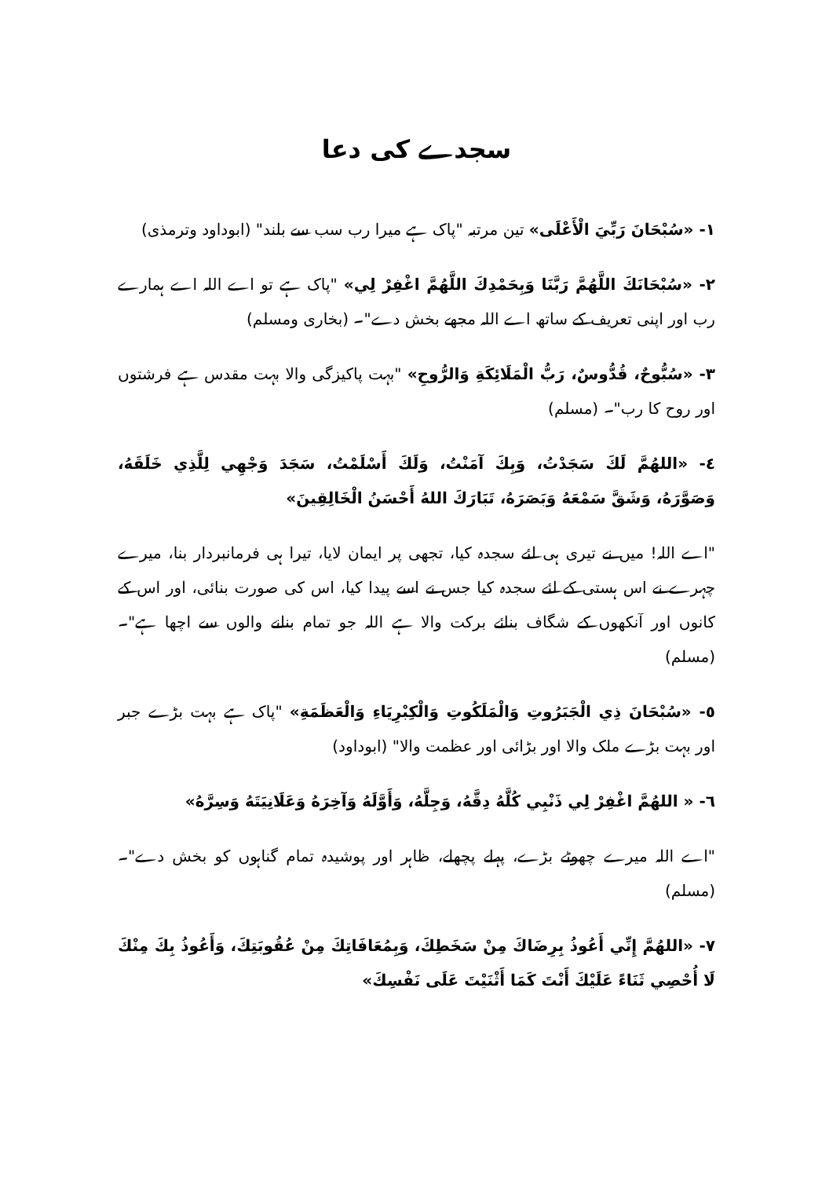سجدے کی دعا
١- «سُبْحَانَ رَبِّيَ الْأَعْلَى» تین مرتبہ "پاک ہے میرا رب سب سے بلند" (ابوداود وترمذی)
٢- «سُبْحَانَكَ اللَّهُمَّ رَبَّنَا وَبِحَمْدِكَ اللَّهُمَّ اغْفِرْ لِي» "پاک ہے تو اے اللہ اے ہمارے رب اور اپنی تعریف کے ساتھ اے اللہ مجھے بخش دے"۔ (بخاری ومسلم)
٣- «سُبُّوحٌ، قُدُّوسٌ، رَبُّ الْمَلَائِكَةِ وَالرُّوحِ» "بہت پاکیزگی والا بہت مقدس ہے فرشتوں اور روح کا رب"۔ (مسلم)
٤- «اللهُمَّ لَكَ سَجَدْتُ، وَبِكَ آمَنْتُ، وَلَكَ أَسْلَمْتُ، سَجَدَ وَجْهِي لِلَّذِي خَلَقَهُ، وَصَوَّرَهُ، وَشَقَّ سَمْعَهُ وَبَصَرَهُ، تَبَارَكَ اللهُ أَحْسَنُ الْخَالِقِينَ»
"اے اللہ! میں نے تیری ہی لئے سجدہ کیا، تجھی پر ایمان لایا، تیرا ہی فرمانبردار بنا، میرے چہرے نے اس ہستی کے لئے سجدہ کیا جس نے اسے پیدا کیا، اس کی صورت بنائی، اور اس کے کانوں اور آنکھوں کے شگاف بنائے برکت والا ہے اللہ جو تمام بنانے والوں سے اچھا ہے"۔ (مسلم)
٥- «سُبْحَانَ ذِي الْجَبَرُوتِ وَالْمَلَكُوتِ وَالْكِبْرِيَاءِ وَالْعَظَمَةِ» "پاک ہے بہت بڑے جبر اور بہت بڑے ملک والا اور بڑائی اور عظمت والا" (ابوداود)
٦- « اللهُمَّ اغْفِرْ لِي ذَنْبِي كُلَّهُ دِقَّهُ، وَجِلَّهُ، وَأَوَّلَهُ وَآخِرَهُ وَعَلَانِيَتَهُ وَسِرَّهُ»
"اے اللہ میرے چھوٹے بڑے، پہلے پچھلے، ظاہر اور پوشیدہ تمام گناہوں کو بخش دے"۔ (مسلم)
٧- «اللهُمَّ إِنِّي أَعُوذُ بِرِضَاكَ مِنْ سَخَطِكَ، وَبِمُعَافَاتِكَ مِنْ عُقُوبَتِكَ، وَأَعُوذُ بِكَ مِنْكَ لَا أُحْصِي ثَنَاءً عَلَيْكَ أَنْتَ كَمَا أَثْنَيْتَ عَلَى نَفْسِكَ»